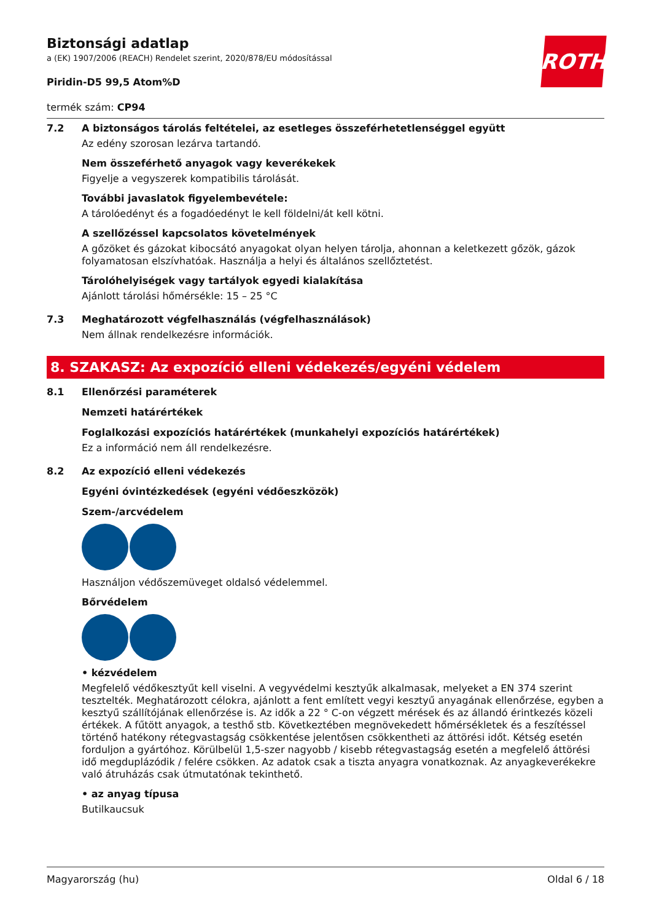ROTH
Biztonsági adatlap
a (EK) 1907/2006 (REACH) Rendelet szerint, 2020/878/EU módosítással
Piridin-D5 99,5 Atom%D
termék szám: CP94
7.2 A biztonságos tárolás feltételei, az esetleges összeférhetetlenséggel együtt
Az edény szorosan lezárva tartandó.
Nem összeférhető anyagok vagy keverékekek
Figyelje a vegyszerek kompatibilis tárolását.
További javaslatok figyelembevétele:
A tárolóedényt és a fogadóedényt le kell földelni/át kell kötni.
A szellőzéssel kapcsolatos követelmények
A gőzöket és gázokat kibocsátó anyagokat olyan helyen tárolja, ahonnan a keletkezett gőzök, gázok folyamatosan elszívhatóak. Használja a helyi és általános szellőztetést.
Tárolóhelyiségek vagy tartályok egyedi kialakítása
Ajánlott tárolási hőmérsékle: 15 – 25 °C
7.3 Meghatározott végfelhasználás (végfelhasználások)
Nem állnak rendelkezésre információk.
8. SZAKASZ: Az expozíció elleni védekezés/egyéni védelem
8.1 Ellenőrzési paraméterek
Nemzeti határértékek
Foglalkozási expozíciós határértékek (munkahelyi expozíciós határértékek)
Ez a információ nem áll rendelkezésre.
8.2 Az expozíció elleni védekezés
Egyéni óvintézkedések (egyéni védőeszközök)
Szem-/arcvédelem
Használjon védőszemüveget oldalsó védelemmel.
Bőrvédelem
• kézvédelem
Megfelelő védőkesztyűt kell viselni. A vegyvédelmi kesztyűk alkalmasak, melyeket a EN 374 szerint tesztelték. Meghatározott célokra, ajánlott a fent említett vegyi kesztyű anyagának ellenőrzése, egyben a kesztyű szállítójának ellenőrzése is. Az idők a 22 ° C-on végzett mérések és az állandó érintkezés közeli értékek. A fűtött anyagok, a testhő stb. Következtében megnövekedett hőmérsékletek és a feszítéssel történő hatékony rétegvastagság csökkentése jelentősen csökkentheti az áttörési időt. Kétség esetén forduljon a gyártóhoz. Körülbelül 1,5-szer nagyobb / kisebb rétegvastagság esetén a megfelelő áttörési idő megduplázódik / felére csökken. Az adatok csak a tiszta anyagra vonatkoznak. Az anyagkeverékekre való átruházás csak útmutatónak tekinthető.
• az anyag típusa
Butilkaucsuk
Magyarország (hu) Oldal 6 / 18